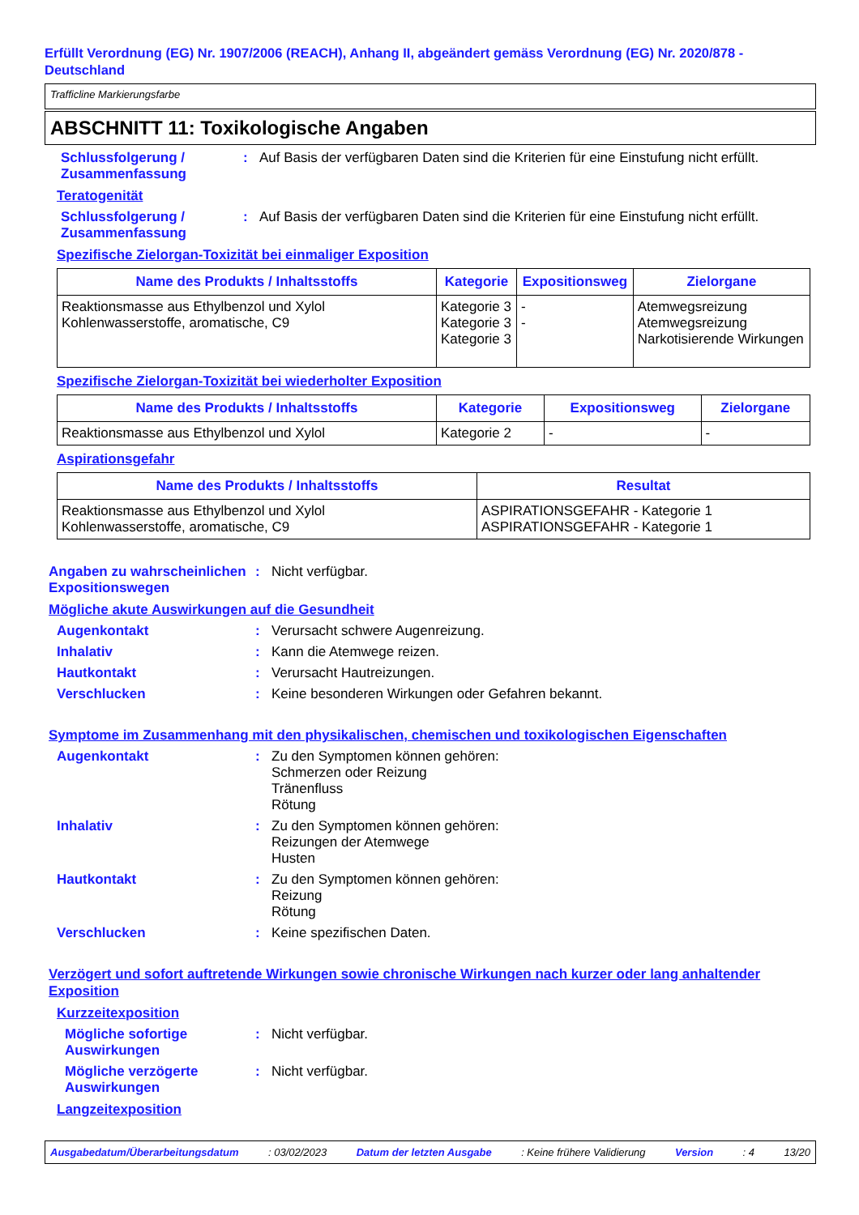Erfüllt Verordnung (EG) Nr. 1907/2006 (REACH), Anhang II, abgeändert gemäss Verordnung (EG) Nr. 2020/878 - Deutschland
Trafficline Markierungsfarbe
ABSCHNITT 11: Toxikologische Angaben
Schlussfolgerung / Zusammenfassung
: Auf Basis der verfügbaren Daten sind die Kriterien für eine Einstufung nicht erfüllt.
Teratogenität
Schlussfolgerung / Zusammenfassung
: Auf Basis der verfügbaren Daten sind die Kriterien für eine Einstufung nicht erfüllt.
Spezifische Zielorgan-Toxizität bei einmaliger Exposition
| Name des Produkts / Inhaltsstoffs | Kategorie | Expositionsweg | Zielorgane |
| --- | --- | --- | --- |
| Reaktionsmasse aus Ethylbenzol und Xylol Kohlenwasserstoffe, aromatische, C9 | Kategorie 3 Kategorie 3 Kategorie 3 | - - | Atemwegsreizung Atemwegsreizung Narkotisierende Wirkungen |
Spezifische Zielorgan-Toxizität bei wiederholter Exposition
| Name des Produkts / Inhaltsstoffs | Kategorie | Expositionsweg | Zielorgane |
| --- | --- | --- | --- |
| Reaktionsmasse aus Ethylbenzol und Xylol | Kategorie 2 | - | - |
Aspirationsgefahr
| Name des Produkts / Inhaltsstoffs | Resultat |
| --- | --- |
| Reaktionsmasse aus Ethylbenzol und Xylol Kohlenwasserstoffe, aromatische, C9 | ASPIRATIONSGEFAHR - Kategorie 1 ASPIRATIONSGEFAHR - Kategorie 1 |
Angaben zu wahrscheinlichen Expositionswegen
: Nicht verfügbar.
Mögliche akute Auswirkungen auf die Gesundheit
Augenkontakt : Verursacht schwere Augenreizung.
Inhalativ : Kann die Atemwege reizen.
Hautkontakt : Verursacht Hautreizungen.
Verschlucken : Keine besonderen Wirkungen oder Gefahren bekannt.
Symptome im Zusammenhang mit den physikalischen, chemischen und toxikologischen Eigenschaften
Augenkontakt : Zu den Symptomen können gehören:
Schmerzen oder Reizung
Tränenfluss
Rötung
Inhalativ : Zu den Symptomen können gehören:
Reizungen der Atemwege
Husten
Hautkontakt : Zu den Symptomen können gehören:
Reizung
Rötung
Verschlucken : Keine spezifischen Daten.
Verzögert und sofort auftretende Wirkungen sowie chronische Wirkungen nach kurzer oder lang anhaltender Exposition
Kurzzeitexposition
Mögliche sofortige Auswirkungen
: Nicht verfügbar.
Mögliche verzögerte Auswirkungen
: Nicht verfügbar.
Langzeitexposition
Ausgabedatum/Überarbeitungsdatum : 03/02/2023 Datum der letzten Ausgabe : Keine frühere Validierung Version : 4 13/20